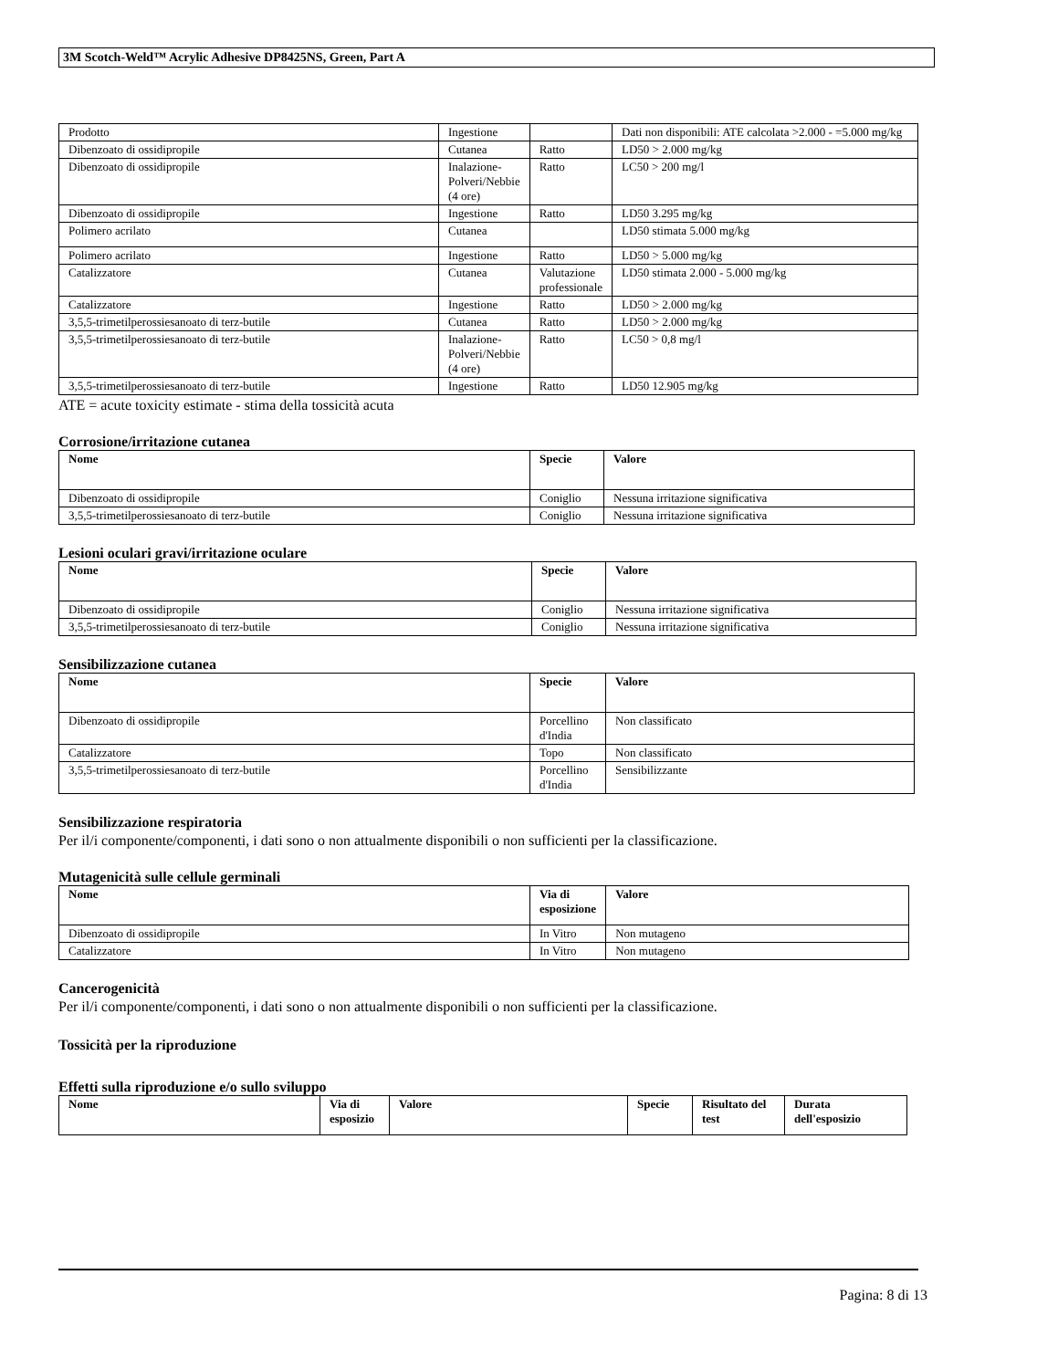3M Scotch-Weld™ Acrylic Adhesive DP8425NS, Green, Part A
| Prodotto | Ingestione | | Dati non disponibili: ATE calcolata >2.000 - =5.000 mg/kg |
| Dibenzoato di ossidipropile | Cutanea | Ratto | LD50 > 2.000 mg/kg |
| Dibenzoato di ossidipropile | Inalazione-Polveri/Nebbie (4 ore) | Ratto | LC50 > 200 mg/l |
| Dibenzoato di ossidipropile | Ingestione | Ratto | LD50 3.295 mg/kg |
| Polimero acrilato | Cutanea | | LD50 stimata 5.000 mg/kg |
| Polimero acrilato | Ingestione | Ratto | LD50 > 5.000 mg/kg |
| Catalizzatore | Cutanea | Valutazione professionale | LD50 stimata 2.000 - 5.000 mg/kg |
| Catalizzatore | Ingestione | Ratto | LD50 > 2.000 mg/kg |
| 3,5,5-trimetilperossiesanoato di terz-butile | Cutanea | Ratto | LD50 > 2.000 mg/kg |
| 3,5,5-trimetilperossiesanoato di terz-butile | Inalazione-Polveri/Nebbie (4 ore) | Ratto | LC50 > 0,8 mg/l |
| 3,5,5-trimetilperossiesanoato di terz-butile | Ingestione | Ratto | LD50 12.905 mg/kg |
ATE = acute toxicity estimate - stima della tossicità acuta
Corrosione/irritazione cutanea
| Nome | Specie | Valore |
| --- | --- | --- |
| Dibenzoato di ossidipropile | Coniglio | Nessuna irritazione significativa |
| 3,5,5-trimetilperossiesanoato di terz-butile | Coniglio | Nessuna irritazione significativa |
Lesioni oculari gravi/irritazione oculare
| Nome | Specie | Valore |
| --- | --- | --- |
| Dibenzoato di ossidipropile | Coniglio | Nessuna irritazione significativa |
| 3,5,5-trimetilperossiesanoato di terz-butile | Coniglio | Nessuna irritazione significativa |
Sensibilizzazione cutanea
| Nome | Specie | Valore |
| --- | --- | --- |
| Dibenzoato di ossidipropile | Porcellino d'India | Non classificato |
| Catalizzatore | Topo | Non classificato |
| 3,5,5-trimetilperossiesanoato di terz-butile | Porcellino d'India | Sensibilizzante |
Sensibilizzazione respiratoria
Per il/i componente/componenti, i dati sono o non attualmente disponibili o non sufficienti per la classificazione.
Mutagenicità sulle cellule germinali
| Nome | Via di esposizione | Valore |
| --- | --- | --- |
| Dibenzoato di ossidipropile | In Vitro | Non mutageno |
| Catalizzatore | In Vitro | Non mutageno |
Cancerogenicità
Per il/i componente/componenti, i dati sono o non attualmente disponibili o non sufficienti per la classificazione.
Tossicità per la riproduzione
Effetti sulla riproduzione e/o sullo sviluppo
| Nome | Via di esposizio | Valore | Specie | Risultato del test | Durata dell'esposizio |
| --- | --- | --- | --- | --- | --- |
Pagina: 8 di 13